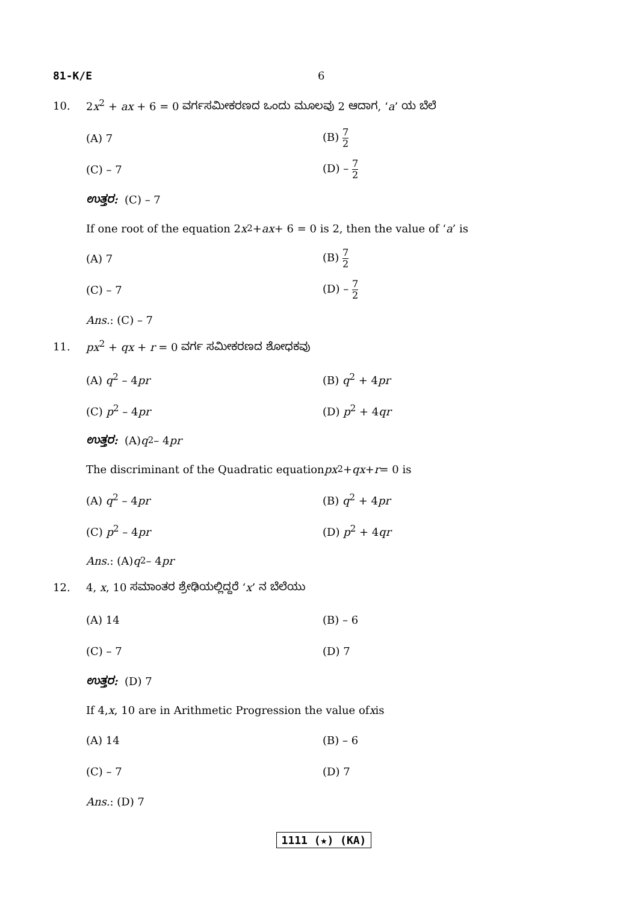81-K/E 6
10. 2x<sup>2</sup> + ax + 6 = 0 ವರ್ಗಸಮೀಕರಣದ ಒಂದು ಮೂಲವು 2 ಆದಾಗ, ‘a’ ಯ ಬೆಲೆ
(A) 7 (B) 7 2
(C) – 7 (D) – 7 2
ಉತ್ತರ: (C) – 7
If one root of the equation 2 x<sup>2</sup> + ax + 6 = 0 is 2, then the value of ‘a’ is
(A) 7 (B) 7 2
(C) – 7 (D) – 7 2
Ans. : (C) – 7
11. px<sup>2</sup> + qx + r = 0 ವರ್ಗ ಸಮೀಕರಣದ ಶೋಧಕವು
(A) q<sup>2</sup> – 4pr (B) q<sup>2</sup> + 4pr
(C) p<sup>2</sup> – 4pr (D) p<sup>2</sup> + 4qr
ಉತ್ತರ: (A) q<sup>2</sup> – 4 pr
The discriminant of the Quadratic equation px<sup>2</sup> + qx + r = 0 is
(A) q<sup>2</sup> – 4pr (B) q<sup>2</sup> + 4pr
(C) p<sup>2</sup> – 4pr (D) p<sup>2</sup> + 4qr
Ans. : (A) q<sup>2</sup> – 4 pr
12. 4, x, 10 ಸಮಾಂತರ ಶ್ರೇಢಿಯಲ್ಲಿದ್ದರೆ ‘x’ ನ ಬೆಲೆಯು
(A) 14 (B) – 6
(C) – 7 (D) 7
ಉತ್ತರ: (D) 7
If 4, x, 10 are in Arithmetic Progression the value of x is
(A) 14 (B) – 6
(C) – 7 (D) 7
Ans. : (D) 7
1111 (★) (KA)